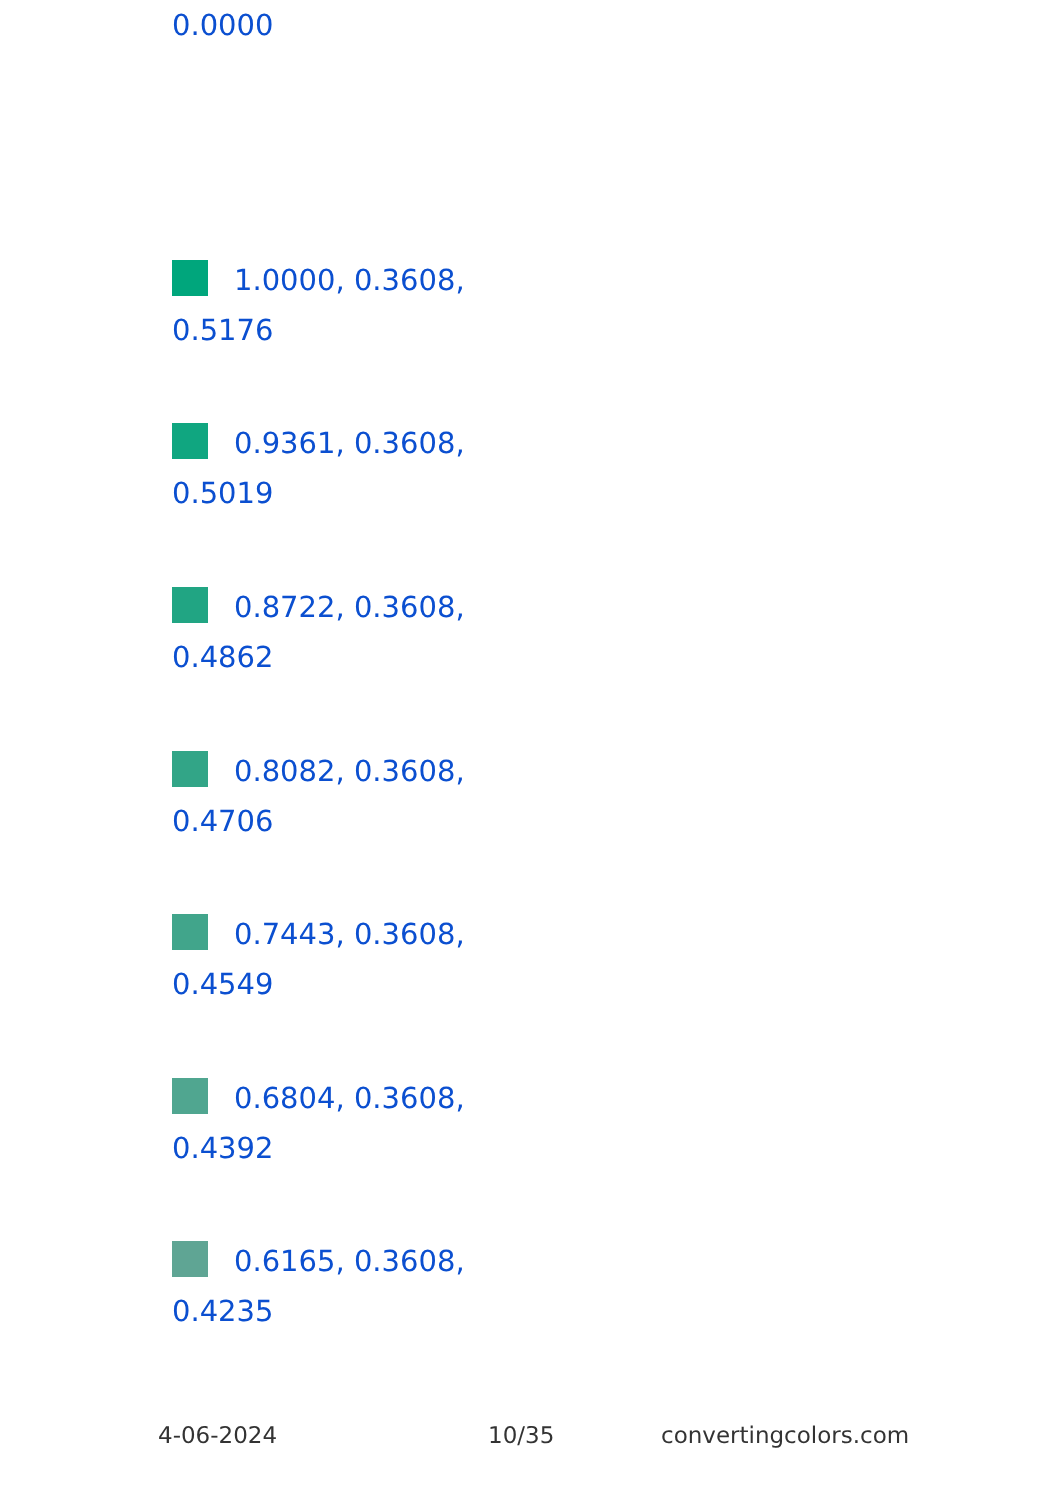0.0000
1.0000, 0.3608, 0.5176
0.9361, 0.3608, 0.5019
0.8722, 0.3608, 0.4862
0.8082, 0.3608, 0.4706
0.7443, 0.3608, 0.4549
0.6804, 0.3608, 0.4392
0.6165, 0.3608, 0.4235
4-06-2024 10/35 convertingcolors.com